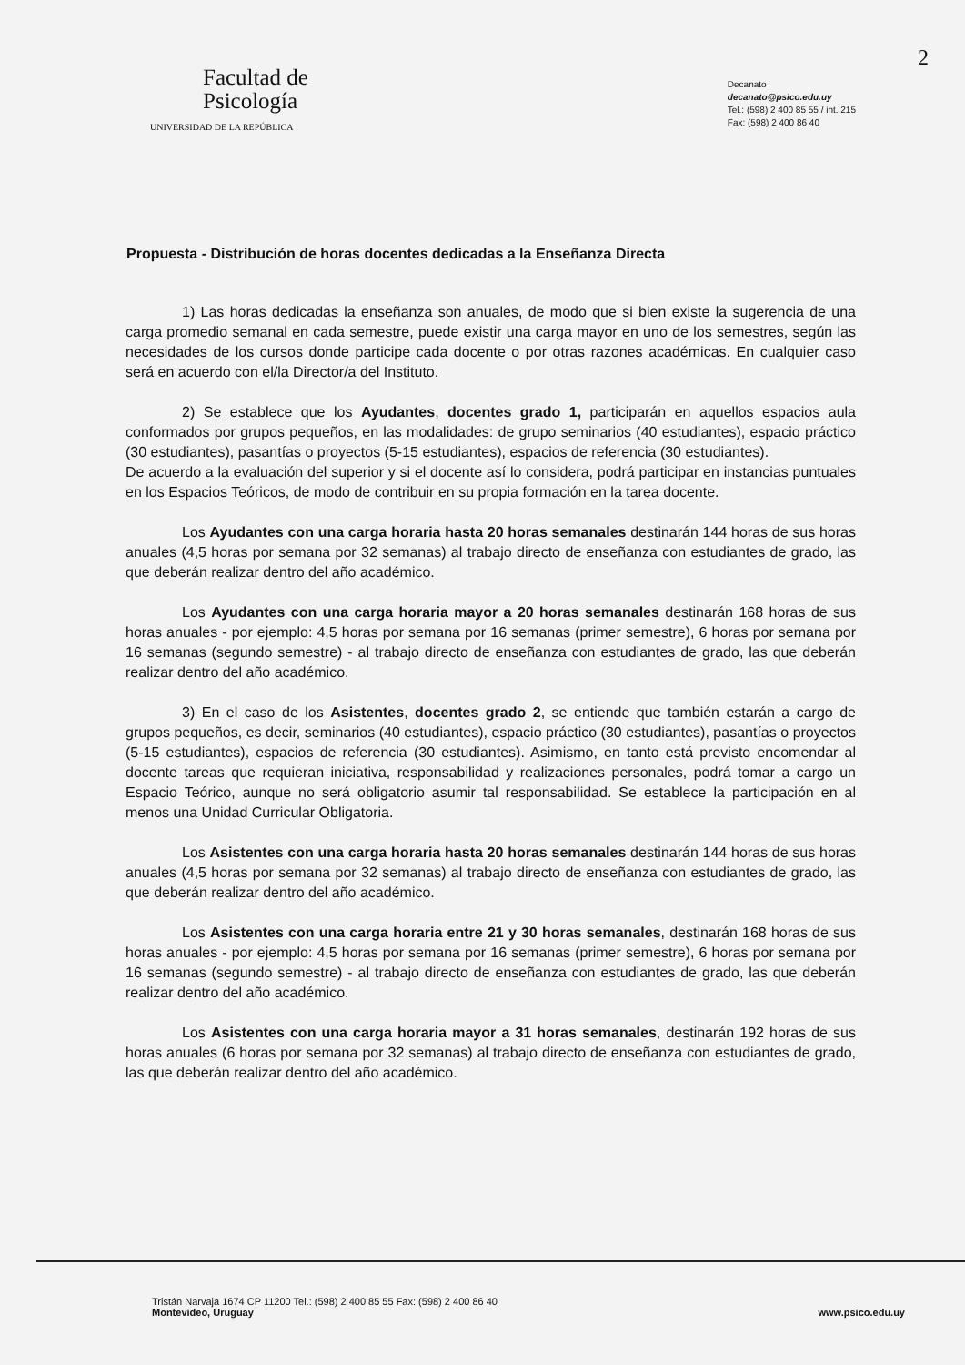2
Facultad de
Psicología
UNIVERSIDAD DE LA REPÚBLICA
Decanato
decanato@psico.edu.uy
Tel.: (598) 2 400 85 55 / int. 215
Fax: (598) 2 400 86 40
Propuesta - Distribución de horas docentes dedicadas a la Enseñanza Directa
1) Las horas dedicadas la enseñanza son anuales, de modo que si bien existe la sugerencia de una carga promedio semanal en cada semestre, puede existir una carga mayor en uno de los semestres, según las necesidades de los cursos donde participe cada docente o por otras razones académicas. En cualquier caso será en acuerdo con el/la Director/a del Instituto.
2) Se establece que los Ayudantes, docentes grado 1, participarán en aquellos espacios aula conformados por grupos pequeños, en las modalidades: de grupo seminarios (40 estudiantes), espacio práctico (30 estudiantes), pasantías o proyectos (5-15 estudiantes), espacios de referencia (30 estudiantes).
De acuerdo a la evaluación del superior y si el docente así lo considera, podrá participar en instancias puntuales en los Espacios Teóricos, de modo de contribuir en su propia formación en la tarea docente.
Los Ayudantes con una carga horaria hasta 20 horas semanales destinarán 144 horas de sus horas anuales (4,5 horas por semana por 32 semanas) al trabajo directo de enseñanza con estudiantes de grado, las que deberán realizar dentro del año académico.
Los Ayudantes con una carga horaria mayor a 20 horas semanales destinarán 168 horas de sus horas anuales - por ejemplo: 4,5 horas por semana por 16 semanas (primer semestre), 6 horas por semana por 16 semanas (segundo semestre) - al trabajo directo de enseñanza con estudiantes de grado, las que deberán realizar dentro del año académico.
3) En el caso de los Asistentes, docentes grado 2, se entiende que también estarán a cargo de grupos pequeños, es decir, seminarios (40 estudiantes), espacio práctico (30 estudiantes), pasantías o proyectos (5-15 estudiantes), espacios de referencia (30 estudiantes). Asimismo, en tanto está previsto encomendar al docente tareas que requieran iniciativa, responsabilidad y realizaciones personales, podrá tomar a cargo un Espacio Teórico, aunque no será obligatorio asumir tal responsabilidad. Se establece la participación en al menos una Unidad Curricular Obligatoria.
Los Asistentes con una carga horaria hasta 20 horas semanales destinarán 144 horas de sus horas anuales (4,5 horas por semana por 32 semanas) al trabajo directo de enseñanza con estudiantes de grado, las que deberán realizar dentro del año académico.
Los Asistentes con una carga horaria entre 21 y 30 horas semanales, destinarán 168 horas de sus horas anuales - por ejemplo: 4,5 horas por semana por 16 semanas (primer semestre), 6 horas por semana por 16 semanas (segundo semestre) - al trabajo directo de enseñanza con estudiantes de grado, las que deberán realizar dentro del año académico.
Los Asistentes con una carga horaria mayor a 31 horas semanales, destinarán 192 horas de sus horas anuales (6 horas por semana por 32 semanas) al trabajo directo de enseñanza con estudiantes de grado, las que deberán realizar dentro del año académico.
Tristán Narvaja 1674 CP 11200 Tel.: (598) 2 400 85 55 Fax: (598) 2 400 86 40
Montevideo, Uruguay
www.psico.edu.uy